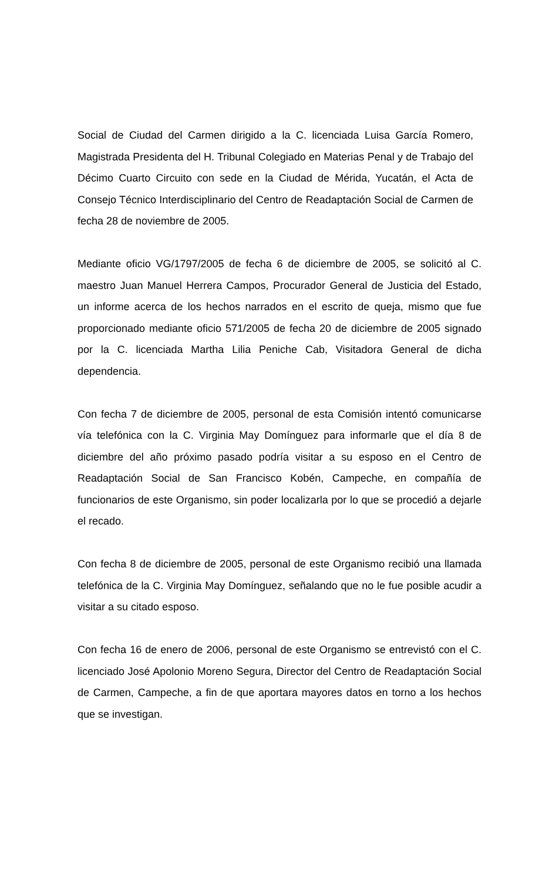Social de Ciudad del Carmen dirigido a la C. licenciada Luisa García Romero, Magistrada Presidenta del H. Tribunal Colegiado en Materias Penal y de Trabajo del Décimo Cuarto Circuito con sede en la Ciudad de Mérida, Yucatán, el Acta de Consejo Técnico Interdisciplinario del Centro de Readaptación Social de Carmen de fecha 28 de noviembre de 2005.
Mediante oficio VG/1797/2005 de fecha 6 de diciembre de 2005, se solicitó al C. maestro Juan Manuel Herrera Campos, Procurador General de Justicia del Estado, un informe acerca de los hechos narrados en el escrito de queja, mismo que fue proporcionado mediante oficio 571/2005 de fecha 20 de diciembre de 2005 signado por la C. licenciada Martha Lilia Peniche Cab, Visitadora General de dicha dependencia.
Con fecha 7 de diciembre de 2005, personal de esta Comisión intentó comunicarse vía telefónica con la C. Virginia May Domínguez para informarle que el día 8 de diciembre del año próximo pasado podría visitar a su esposo en el Centro de Readaptación Social de San Francisco Kobén, Campeche, en compañía de funcionarios de este Organismo, sin poder localizarla por lo que se procedió a dejarle el recado.
Con fecha 8 de diciembre de 2005, personal de este Organismo recibió una llamada telefónica de la C. Virginia May Domínguez, señalando que no le fue posible acudir a visitar a su citado esposo.
Con fecha 16 de enero de 2006, personal de este Organismo se entrevistó con el C. licenciado José Apolonio Moreno Segura, Director del Centro de Readaptación Social de Carmen, Campeche, a fin de que aportara mayores datos en torno a los hechos que se investigan.